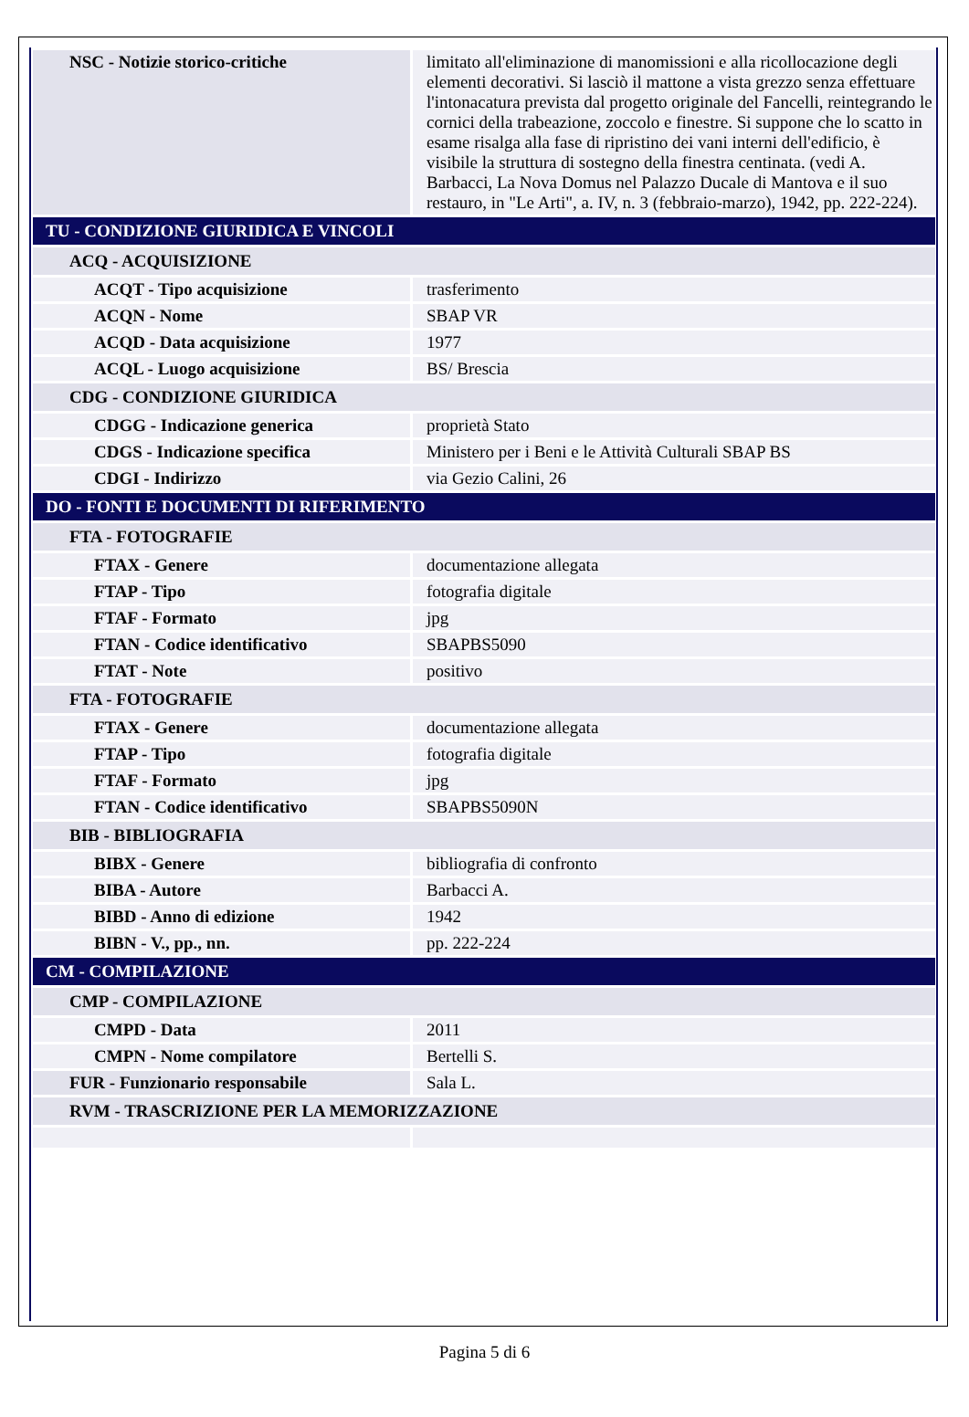| NSC - Notizie storico-critiche | limitato all'eliminazione di manomissioni e alla ricollocazione degli elementi decorativi. Si lasciò il mattone a vista grezzo senza effettuare l'intonacatura prevista dal progetto originale del Fancelli, reintegrando le cornici della trabeazione, zoccolo e finestre. Si suppone che lo scatto in esame risalga alla fase di ripristino dei vani interni dell'edificio, è visibile la struttura di sostegno della finestra centinata. (vedi A. Barbacci, La Nova Domus nel Palazzo Ducale di Mantova e il suo restauro, in "Le Arti", a. IV, n. 3 (febbraio-marzo), 1942, pp. 222-224). |
| TU - CONDIZIONE GIURIDICA E VINCOLI | |
| ACQ - ACQUISIZIONE | |
| ACQT - Tipo acquisizione | trasferimento |
| ACQN - Nome | SBAP VR |
| ACQD - Data acquisizione | 1977 |
| ACQL - Luogo acquisizione | BS/ Brescia |
| CDG - CONDIZIONE GIURIDICA | |
| CDGG - Indicazione generica | proprietà Stato |
| CDGS - Indicazione specifica | Ministero per i Beni e le Attività Culturali SBAP BS |
| CDGI - Indirizzo | via Gezio Calini, 26 |
| DO - FONTI E DOCUMENTI DI RIFERIMENTO | |
| FTA - FOTOGRAFIE | |
| FTAX - Genere | documentazione allegata |
| FTAP - Tipo | fotografia digitale |
| FTAF - Formato | jpg |
| FTAN - Codice identificativo | SBAPBS5090 |
| FTAT - Note | positivo |
| FTA - FOTOGRAFIE | |
| FTAX - Genere | documentazione allegata |
| FTAP - Tipo | fotografia digitale |
| FTAF - Formato | jpg |
| FTAN - Codice identificativo | SBAPBS5090N |
| BIB - BIBLIOGRAFIA | |
| BIBX - Genere | bibliografia di confronto |
| BIBA - Autore | Barbacci A. |
| BIBD - Anno di edizione | 1942 |
| BIBN - V., pp., nn. | pp. 222-224 |
| CM - COMPILAZIONE | |
| CMP - COMPILAZIONE | |
| CMPD - Data | 2011 |
| CMPN - Nome compilatore | Bertelli S. |
| FUR - Funzionario responsabile | Sala L. |
| RVM - TRASCRIZIONE PER LA MEMORIZZAZIONE | |
Pagina 5 di 6